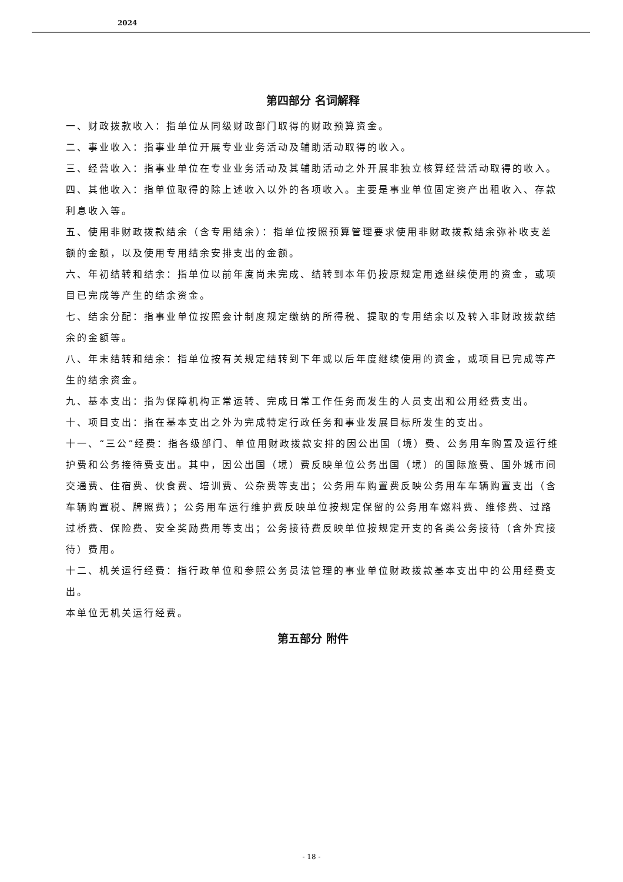2024
第四部分 名词解释
一、财政拨款收入：指单位从同级财政部门取得的财政预算资金。
二、事业收入：指事业单位开展专业业务活动及辅助活动取得的收入。
三、经营收入：指事业单位在专业业务活动及其辅助活动之外开展非独立核算经营活动取得的收入。
四、其他收入：指单位取得的除上述收入以外的各项收入。主要是事业单位固定资产出租收入、存款利息收入等。
五、使用非财政拨款结余（含专用结余）：指单位按照预算管理要求使用非财政拨款结余弥补收支差额的金额，以及使用专用结余安排支出的金额。
六、年初结转和结余：指单位以前年度尚未完成、结转到本年仍按原规定用途继续使用的资金，或项目已完成等产生的结余资金。
七、结余分配：指事业单位按照会计制度规定缴纳的所得税、提取的专用结余以及转入非财政拨款结余的金额等。
八、年末结转和结余：指单位按有关规定结转到下年或以后年度继续使用的资金，或项目已完成等产生的结余资金。
九、基本支出：指为保障机构正常运转、完成日常工作任务而发生的人员支出和公用经费支出。
十、项目支出：指在基本支出之外为完成特定行政任务和事业发展目标所发生的支出。
十一、“三公”经费：指各级部门、单位用财政拨款安排的因公出国（境）费、公务用车购置及运行维护费和公务接待费支出。其中，因公出国（境）费反映单位公务出国（境）的国际旅费、国外城市间交通费、住宿费、伙食费、培训费、公杂费等支出；公务用车购置费反映公务用车车辆购置支出（含车辆购置税、牌照费）；公务用车运行维护费反映单位按规定保留的公务用车燃料费、维修费、过路过桥费、保险费、安全奖励费用等支出；公务接待费反映单位按规定开支的各类公务接待（含外宾接待）费用。
十二、机关运行经费：指行政单位和参照公务员法管理的事业单位财政拨款基本支出中的公用经费支出。
本单位无机关运行经费。
第五部分 附件
- 18 -